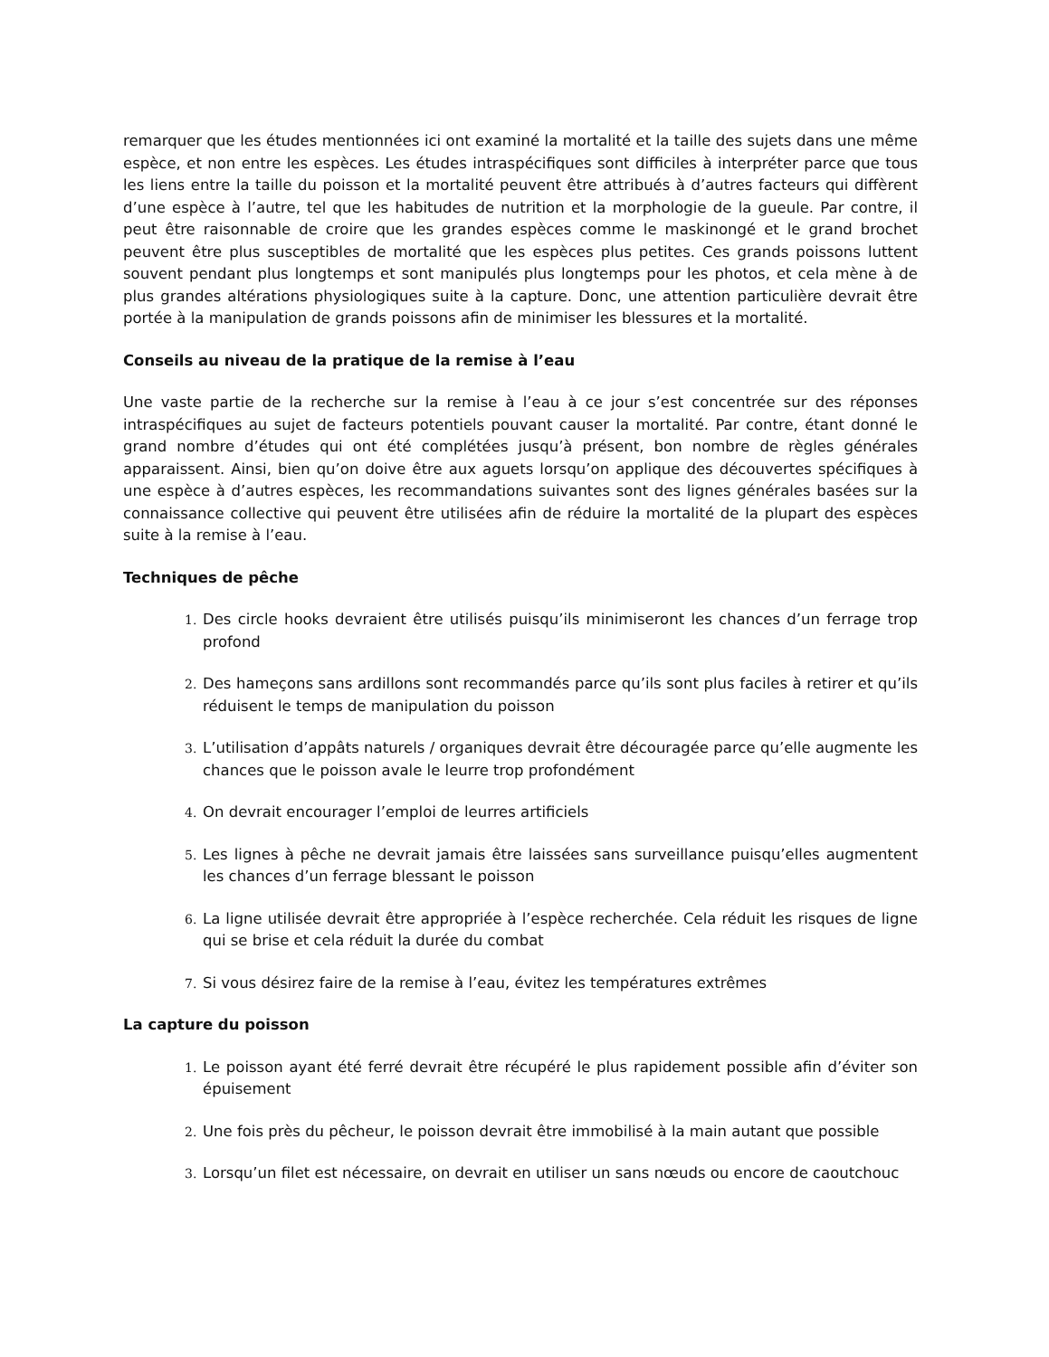remarquer que les études mentionnées ici ont examiné la mortalité et la taille des sujets dans une même espèce, et non entre les espèces. Les études intraspécifiques sont difficiles à interpréter parce que tous les liens entre la taille du poisson et la mortalité peuvent être attribués à d’autres facteurs qui diffèrent d’une espèce à l’autre, tel que les habitudes de nutrition et la morphologie de la gueule. Par contre, il peut être raisonnable de croire que les grandes espèces comme le maskinongé et le grand brochet peuvent être plus susceptibles de mortalité que les espèces plus petites. Ces grands poissons luttent souvent pendant plus longtemps et sont manipulés plus longtemps pour les photos, et cela mène à de plus grandes altérations physiologiques suite à la capture. Donc, une attention particulière devrait être portée à la manipulation de grands poissons afin de minimiser les blessures et la mortalité.
Conseils au niveau de la pratique de la remise à l’eau
Une vaste partie de la recherche sur la remise à l’eau à ce jour s’est concentrée sur des réponses intraspécifiques au sujet de facteurs potentiels pouvant causer la mortalité. Par contre, étant donné le grand nombre d’études qui ont été complétées jusqu’à présent, bon nombre de règles générales apparaissent. Ainsi, bien qu’on doive être aux aguets lorsqu’on applique des découvertes spécifiques à une espèce à d’autres espèces, les recommandations suivantes sont des lignes générales basées sur la connaissance collective qui peuvent être utilisées afin de réduire la mortalité de la plupart des espèces suite à la remise à l’eau.
Techniques de pêche
1. Des circle hooks devraient être utilisés puisqu’ils minimiseront les chances d’un ferrage trop profond
2. Des hameçons sans ardillons sont recommandés parce qu’ils sont plus faciles à retirer et qu’ils réduisent le temps de manipulation du poisson
3. L’utilisation d’appâts naturels / organiques devrait être découragée parce qu’elle augmente les chances que le poisson avale le leurre trop profondément
4. On devrait encourager l’emploi de leurres artificiels
5. Les lignes à pêche ne devrait jamais être laissées sans surveillance puisqu’elles augmentent les chances d’un ferrage blessant le poisson
6. La ligne utilisée devrait être appropriée à l’espèce recherchée. Cela réduit les risques de ligne qui se brise et cela réduit la durée du combat
7. Si vous désirez faire de la remise à l’eau, évitez les températures extrêmes
La capture du poisson
1. Le poisson ayant été ferré devrait être récupéré le plus rapidement possible afin d’éviter son épuisement
2. Une fois près du pêcheur, le poisson devrait être immobilisé à la main autant que possible
3. Lorsqu’un filet est nécessaire, on devrait en utiliser un sans nœuds ou encore de caoutchouc